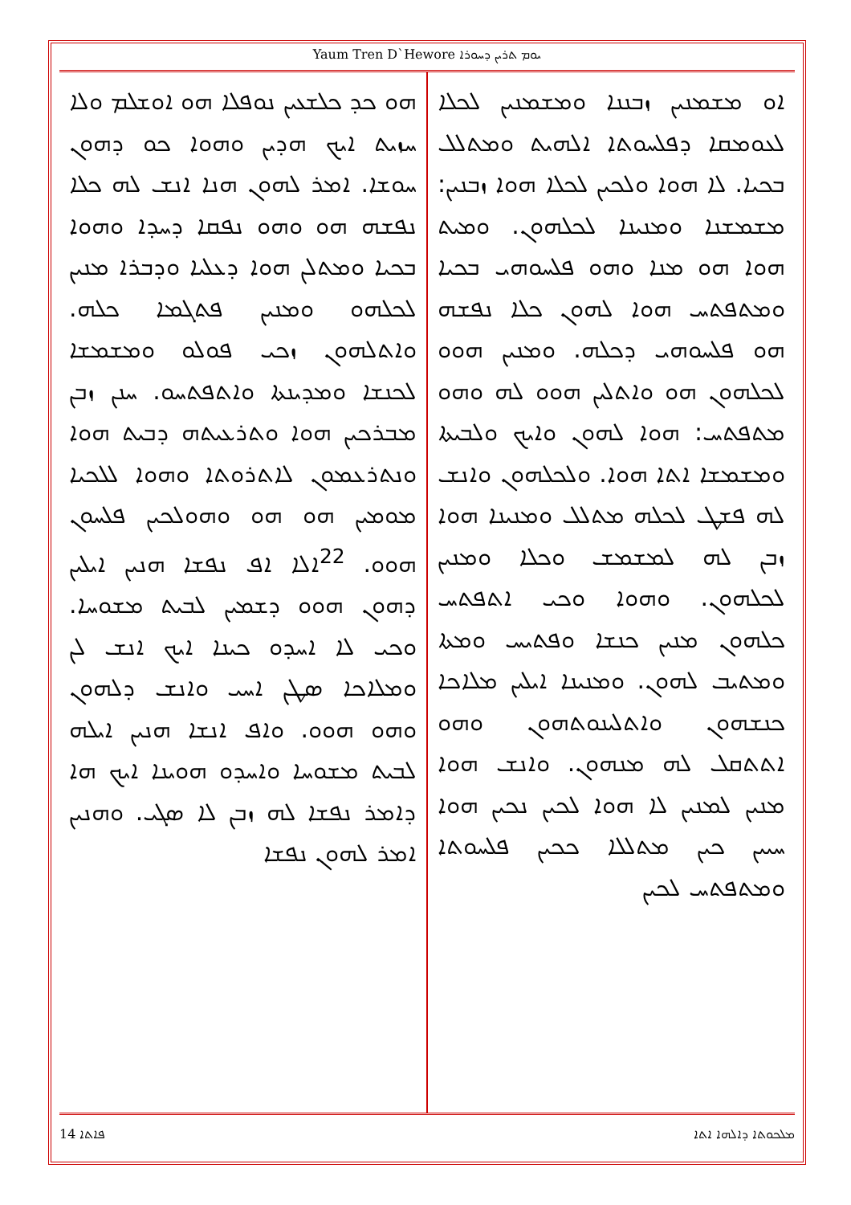Yaum Tren D`Hewore ܝܘܡ ܬܪܝܢ ܕܚܘܪܐ
ܗܘ ܟܕ ܟܠܫܥܝܢ ܢܘܦܠܐ ܗܘ ܐܘܫܠܡ ܘܠܐ ܚܙܝܬ ܐܝܟ ܗܕܝܢ ܘܗܘܐ ܟܘ ܕܗܘܢ ܚܘܫܐ. ܐܡܪ ܠܗܘܢ ܗܢܐ ܐܢܫ ܠܗ ܟܠܐ ܢܦܫܗ ܗܘ ܘܗܘ ܢܦܩܐ ܕܚܕܐ ܘܗܘܐ ܒܟܝܐ ܘܡܬܠܢ ܗܘܐ ܕܥܠܝܐ ܘܕܒܪܐ ܡܢܝܢ ܠܟܠܗܘ ܘܡܢܝܢ ܦܬܓܡܐ ܟܠܗ. ܘܐܬܠܗܘܢ ܙܟܝ ܦܘܠܘ ܘܡܫܡܫܐ ܠܟܢܫܐ ܘܡܕܝܢܬܐ ܘܐܬܦܬܚܘ. ܚܢܢ ܙܒܢ ܡܒܪܟܝܢ ܗܘܐ ܘܬܪܥܝܬܗ ܕܒܝܬ ܗܘܐ ܘܢܬܪܥܡܘܢ ܠܐܬܪܘܬܐ ܘܗܘܐ ܠܠܟܝܐ ܡܘܡܝܢ ܗܘ ܗܘ ܘܗܘܠܟܝܢ ܦܠܚܘܢ ܗܘܘ. <sup>22</sup>ܐܠܐ ܐܦ ܢܦܫܐ ܗܢܝܢ ܐܝܠܝܢ ܕܗܘܢ ܗܘܘ ܕܫܡܝܢ ܠܒܝܬ ܡܫܘܚܐ. ܘܟܝ ܠܐ ܐܚܕܘ ܟܝܢܐ ܐܝܟ ܐܢܫ ܠܢ ܘܡܠܐܟܐ ܣܛܢ ܐܚܝ ܘܐܢܫ ܕܠܗܘܢ ܘܗܘ ܗܘܘ. ܘܐܦ ܐܢܫܐ ܗܢܝܢ ܐܝܠܗ ܠܒܝܬ ܡܫܘܚܐ ܘܐܚܕܘ ܗܘܝܢܐ ܐܝܟ ܗܐ ܕܐܡܪ ܢܦܫܐ ܠܗ ܙܒܢ ܠܐ ܣܓܝ. ܘܗܢܝܢ ܐܡܪ ܠܗܘܢ ܢܦܫܐ
ܐܘ ܡܫܡܢܝܢ ܙܒܢܢܐ ܘܡܫܡܢܝܢ ܠܟܠܐ ܠܥܘܡܩܐ ܕܦܠܚܘܬܐ ܐܠܗܝܬ ܘܡܬܠܠ ܒܟܝܐ. ܠܐ ܗܘܐ ܘܠܟܝܢ ܠܟܠܐ ܗܘܐ ܙܒܢܝܢ: ܡܫܡܫܢܐ ܘܡܢܝܢܐ ܠܟܠܗܘܢ. ܘܡܝܬ ܗܘܐ ܗܘ ܡܢܐ ܘܗܘ ܦܠܚܘܗܝ ܒܟܝܐ ܘܡܬܦܬܚ ܗܘܐ ܠܗܘܢ ܟܠܐ ܢܦܫܗ ܗܘ ܦܠܚܘܗܝ ܕܟܠܗ. ܘܡܢܝܢ ܗܘܘ ܠܟܠܗܘܢ ܗܘ ܘܐܬܠܝܢ ܗܘܘ ܠܗ ܘܗܘ ܡܬܦܬܚ: ܗܘܐ ܠܗܘܢ ܘܐܝܟ ܘܠܒܝܬܐ ܘܡܫܡܫܐ ܐܬܐ ܗܘܐ. ܘܠܟܠܗܘܢ ܘܐܢܫ ܠܗ ܦܫܛ ܠܟܠܗ ܡܬܠܠ ܘܡܢܝܢܐ ܗܘܐ ܙܒܢ ܠܗ ܠܡܫܡܫ ܘܟܠܐ ܘܡܢܝܢ ܠܟܠܗܘܢ. ܘܗܘܐ ܘܟܝ ܐܬܦܬܚ ܟܠܗܘܢ ܡܢܝܢ ܟܢܫܐ ܘܦܬܝܚ ܘܡܬܐ ܘܡܬܝܒ ܠܗܘܢ. ܘܡܢܝܢܐ ܐܝܠܝܢ ܡܠܐܟܐ ܟܢܫܗܘܢ ܘܐܬܠܝܢܘܬܗܘܢ ܘܗܘ ܐܬܬܩܠ ܠܗ ܡܢܗܘܢ. ܘܐܢܫ ܗܘܐ ܡܢܝܢ ܠܡܢܝܢ ܠܐ ܗܘܐ ܠܟܝܢ ܢܟܝܢ ܗܘܐ ܚܝܝܢ ܟܝܢ ܡܬܠܠܐ ܟܟܝܢ ܦܠܚܘܬܐ ܘܡܬܦܬܚ ܠܟܝܢ
14 ܦܐܬܐ ܡܠܟܘܬܐ ܕܐܠܗܐ ܐܬܐ